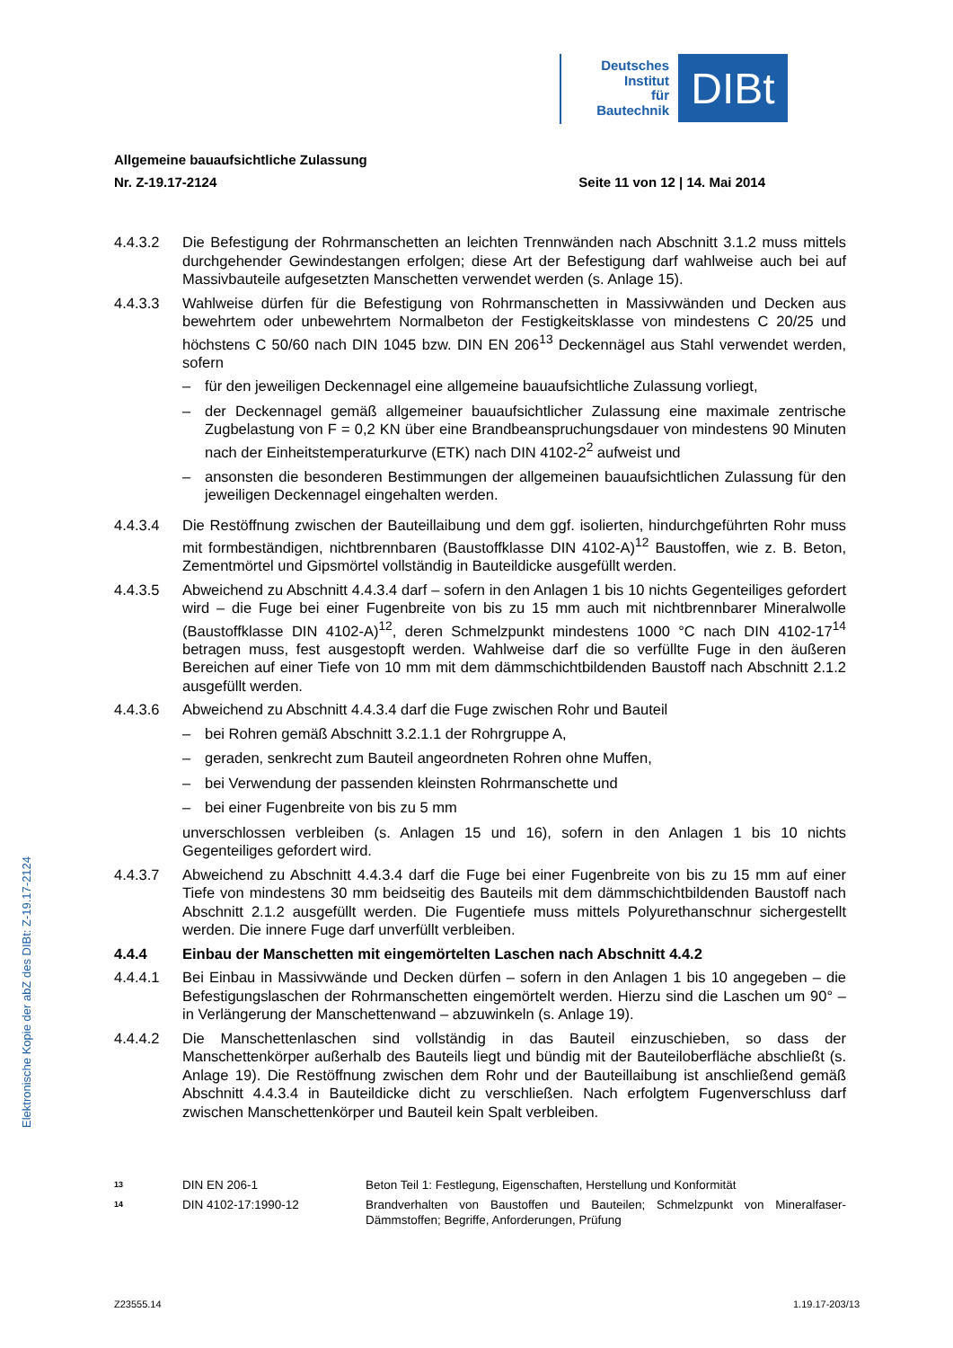Deutsches
Institut
für
Bautechnik
DIBt
Elektronische Kopie der abZ des DIBt: Z-19.17-2124
Allgemeine bauaufsichtliche Zulassung
Nr. Z-19.17-2124 Seite 11 von 12 | 14. Mai 2014
4.4.3.2 Die Befestigung der Rohrmanschetten an leichten Trennwänden nach Abschnitt 3.1.2 muss mittels durchgehender Gewindestangen erfolgen; diese Art der Befestigung darf wahlweise auch bei auf Massivbauteile aufgesetzten Manschetten verwendet werden (s. Anlage 15).
4.4.3.3 Wahlweise dürfen für die Befestigung von Rohrmanschetten in Massivwänden und Decken aus bewehrtem oder unbewehrtem Normalbeton der Festigkeitsklasse von mindestens C 20/25 und höchstens C 50/60 nach DIN 1045 bzw. DIN EN 206<sup>13</sup> Deckennägel aus Stahl verwendet werden, sofern
– für den jeweiligen Deckennagel eine allgemeine bauaufsichtliche Zulassung vorliegt,
– der Deckennagel gemäß allgemeiner bauaufsichtlicher Zulassung eine maximale zentrische Zugbelastung von F = 0,2 KN über eine Brandbeanspruchungsdauer von mindestens 90 Minuten nach der Einheitstemperaturkurve (ETK) nach DIN 4102-2<sup>2</sup> aufweist und
– ansonsten die besonderen Bestimmungen der allgemeinen bauaufsichtlichen Zulassung für den jeweiligen Deckennagel eingehalten werden.
4.4.3.4 Die Restöffnung zwischen der Bauteillaibung und dem ggf. isolierten, hindurchgeführten Rohr muss mit formbeständigen, nichtbrennbaren (Baustoffklasse DIN 4102-A)<sup>12</sup> Baustoffen, wie z. B. Beton, Zementmörtel und Gipsmörtel vollständig in Bauteildicke ausgefüllt werden.
4.4.3.5 Abweichend zu Abschnitt 4.4.3.4 darf – sofern in den Anlagen 1 bis 10 nichts Gegenteiliges gefordert wird – die Fuge bei einer Fugenbreite von bis zu 15 mm auch mit nichtbrennbarer Mineralwolle (Baustoffklasse DIN 4102-A)<sup>12</sup>, deren Schmelzpunkt mindestens 1000 °C nach DIN 4102-17<sup>14</sup> betragen muss, fest ausgestopft werden. Wahlweise darf die so verfüllte Fuge in den äußeren Bereichen auf einer Tiefe von 10 mm mit dem dämmschichtbildenden Baustoff nach Abschnitt 2.1.2 ausgefüllt werden.
4.4.3.6 Abweichend zu Abschnitt 4.4.3.4 darf die Fuge zwischen Rohr und Bauteil
– bei Rohren gemäß Abschnitt 3.2.1.1 der Rohrgruppe A,
– geraden, senkrecht zum Bauteil angeordneten Rohren ohne Muffen,
– bei Verwendung der passenden kleinsten Rohrmanschette und
– bei einer Fugenbreite von bis zu 5 mm
unverschlossen verbleiben (s. Anlagen 15 und 16), sofern in den Anlagen 1 bis 10 nichts Gegenteiliges gefordert wird.
4.4.3.7 Abweichend zu Abschnitt 4.4.3.4 darf die Fuge bei einer Fugenbreite von bis zu 15 mm auf einer Tiefe von mindestens 30 mm beidseitig des Bauteils mit dem dämmschichtbildenden Baustoff nach Abschnitt 2.1.2 ausgefüllt werden. Die Fugentiefe muss mittels Polyurethanschnur sichergestellt werden. Die innere Fuge darf unverfüllt verbleiben.
4.4.4 Einbau der Manschetten mit eingemörtelten Laschen nach Abschnitt 4.4.2
4.4.4.1 Bei Einbau in Massivwände und Decken dürfen – sofern in den Anlagen 1 bis 10 angegeben – die Befestigungslaschen der Rohrmanschetten eingemörtelt werden. Hierzu sind die Laschen um 90° – in Verlängerung der Manschettenwand – abzuwinkeln (s. Anlage 19).
4.4.4.2 Die Manschettenlaschen sind vollständig in das Bauteil einzuschieben, so dass der Manschettenkörper außerhalb des Bauteils liegt und bündig mit der Bauteiloberfläche abschließt (s. Anlage 19). Die Restöffnung zwischen dem Rohr und der Bauteillaibung ist anschließend gemäß Abschnitt 4.4.3.4 in Bauteildicke dicht zu verschließen. Nach erfolgtem Fugenverschluss darf zwischen Manschettenkörper und Bauteil kein Spalt verbleiben.
13
DIN EN 206-1 Beton Teil 1: Festlegung, Eigenschaften, Herstellung und Konformität
14
DIN 4102-17:1990-12 Brandverhalten von Baustoffen und Bauteilen; Schmelzpunkt von Mineralfaser-Dämmstoffen; Begriffe, Anforderungen, Prüfung
Z23555.14 1.19.17-203/13